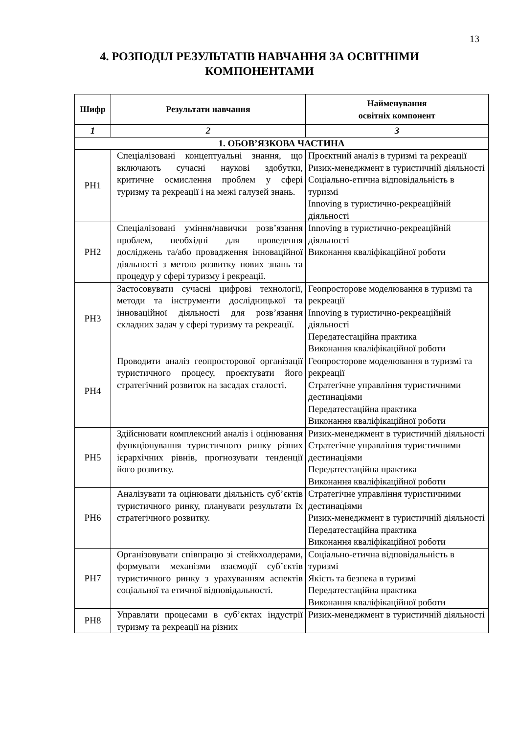13
4. РОЗПОДІЛ РЕЗУЛЬТАТІВ НАВЧАННЯ ЗА ОСВІТНІМИ
КОМПОНЕНТАМИ
| Шифр | Результати навчання | Найменування освітніх компонент |
| --- | --- | --- |
| 1 | 2 | 3 |
| 1. ОБОВ’ЯЗКОВА ЧАСТИНА | | |
| РН1 | Спеціалізовані концептуальні знання, що включають сучасні наукові здобутки, критичне осмислення проблем у сфері туризму та рекреації і на межі галузей знань. | Проєктний аналіз в туризмі та рекреації Ризик-менеджмент в туристичній діяльності Соціально-етична відповідальність в туризмі Innoving в туристично-рекреаційній діяльності |
| РН2 | Спеціалізовані уміння/навички розв’язання проблем, необхідні для проведення досліджень та/або провадження інноваційної діяльності з метою розвитку нових знань та процедур у сфері туризму і рекреації. | Innoving в туристично-рекреаційній діяльності Виконання кваліфікаційної роботи |
| РН3 | Застосовувати сучасні цифрові технології, методи та інструменти дослідницької та інноваційної діяльності для розв’язання складних задач у сфері туризму та рекреації. | Геопросторове моделювання в туризмі та рекреації Innoving в туристично-рекреаційній діяльності Передатестаційна практика Виконання кваліфікаційної роботи |
| РН4 | Проводити аналіз геопросторової організації туристичного процесу, проєктувати його стратегічний розвиток на засадах сталості. | Геопросторове моделювання в туризмі та рекреації Стратегічне управління туристичними дестинаціями Передатестаційна практика Виконання кваліфікаційної роботи |
| РН5 | Здійснювати комплексний аналіз і оцінювання функціонування туристичного ринку різних ієрархічних рівнів, прогнозувати тенденції його розвитку. | Ризик-менеджмент в туристичній діяльності Стратегічне управління туристичними дестинаціями Передатестаційна практика Виконання кваліфікаційної роботи |
| РН6 | Аналізувати та оцінювати діяльність суб’єктів туристичного ринку, планувати результати їх стратегічного розвитку. | Стратегічне управління туристичними дестинаціями Ризик-менеджмент в туристичній діяльності Передатестаційна практика Виконання кваліфікаційної роботи |
| РН7 | Організовувати співпрацю зі стейкхолдерами, формувати механізми взаємодії суб’єктів туристичного ринку з урахуванням аспектів соціальної та етичної відповідальності. | Соціально-етична відповідальність в туризмі Якість та безпека в туризмі Передатестаційна практика Виконання кваліфікаційної роботи |
| РН8 | Управляти процесами в суб’єктах індустрії туризму та рекреації на різних | Ризик-менеджмент в туристичній діяльності |